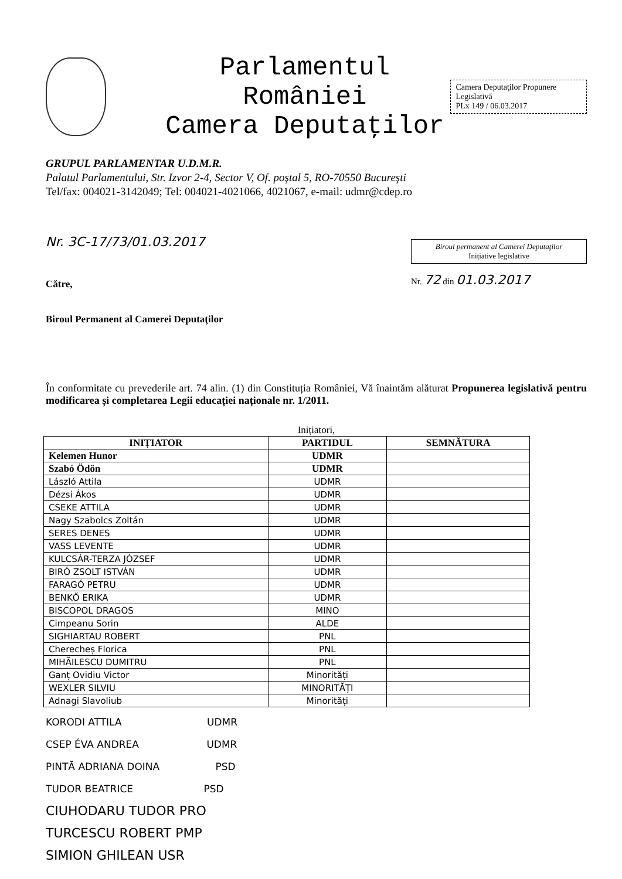Parlamentul României
Camera Deputaţilor
Camera Deputaţilor Propunere Legislativă
PLx 149 / 06.03.2017
GRUPUL PARLAMENTAR U.D.M.R.
Palatul Parlamentului, Str. Izvor 2-4, Sector V, Of. poştal 5, RO-70550 Bucureşti
Tel/fax: 004021-3142049; Tel: 004021-4021066, 4021067, e-mail: udmr@cdep.ro
Nr. 3C-17/73/01.03.2017
Către,
Biroul Permanent al Camerei Deputaţilor
Biroul permanent al Camerei Deputaţilor
Inițiative legislative
Nr. 72 din 01.03.2017
În conformitate cu prevederile art. 74 alin. (1) din Constituția României, Vă înaintăm alăturat Propunerea legislativă pentru modificarea și completarea Legii educației naționale nr. 1/2011.
Inițiatori,
| INIȚIATOR | PARTIDUL | SEMNĂTURA |
| --- | --- | --- |
| Kelemen Hunor | UDMR | |
| Szabó Ödön | UDMR | |
| László Attila | UDMR | |
| Dézsi Ákos | UDMR | |
| CSEKE ATTILA | UDMR | |
| Nagy Szabolcs Zoltán | UDMR | |
| SERES DENES | UDMR | |
| VASS LEVENTE | UDMR | |
| KULCSÁR-TERZA JÓZSEF | UDMR | |
| BIRÓ ZSOLT ISTVÁN | UDMR | |
| FARAGÓ PETRU | UDMR | |
| BENKŐ ERIKA | UDMR | |
| BISCOPOL DRAGOS | MINO | |
| Cimpeanu Sorin | ALDE | |
| SIGHIARTAU ROBERT | PNL | |
| Cherecheș Florica | PNL | |
| MIHĂILESCU DUMITRU | PNL | |
| Ganț Ovidiu Victor | Minorități | |
| WEXLER SILVIU | MINORITĂȚI | |
| Adnagi Slavoliub | Minorități | |
KORODI ATTILA UDMR
CSEP ÉVA ANDREA UDMR
PINTĂ ADRIANA DOINA PSD
TUDOR BEATRICE PSD
CIUHODARU TUDOR PRO
TURCESCU ROBERT PMP
SIMION GHILEAN USR